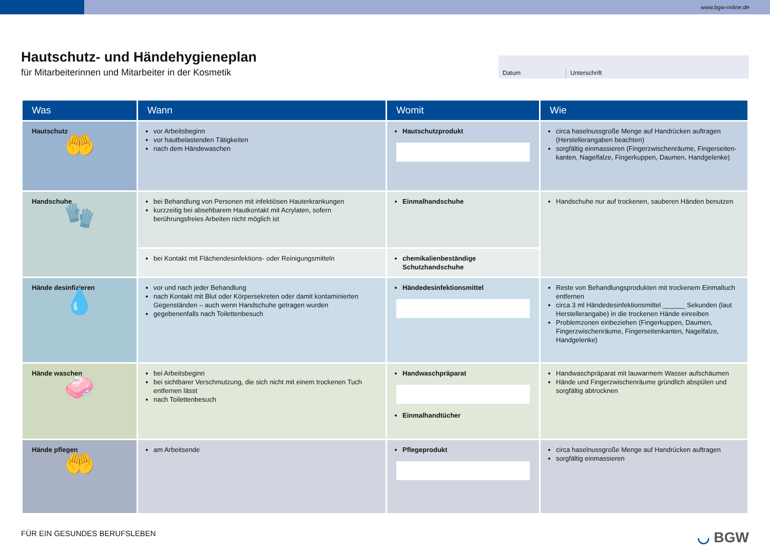www.bgw-online.de
Hautschutz- und Händehygieneplan
für Mitarbeiterinnen und Mitarbeiter in der Kosmetik
Datum
Unterschrift
| Was | Wann | Womit | Wie |
| --- | --- | --- | --- |
| Hautschutz 🤲 | vor Arbeitsbeginn vor hautbelastenden Tätigkeiten nach dem Händewaschen | Hautschutzprodukt | circa haselnussgroße Menge auf Handrücken auftragen (Herstellerangaben beachten) sorgfältig einmassieren (Fingerzwischenräume, Fingerseiten-kanten, Nagelfalze, Fingerkuppen, Daumen, Handgelenke) |
| Handschuhe 🧤 | bei Behandlung von Personen mit infektiösen Hauterkrankungen kurzzeitig bei absehbarem Hautkontakt mit Acrylaten, sofern berührungsfreies Arbeiten nicht möglich ist | Einmalhandschuhe | Handschuhe nur auf trockenen, sauberen Händen benutzen |
| | bei Kontakt mit Flächendesinfektions- oder Reinigungsmitteln | chemikalienbeständige Schutzhandschuhe | |
| Hände desinfizieren 💧 | vor und nach jeder Behandlung nach Kontakt mit Blut oder Körpersekreten oder damit kontaminierten Gegenständen – auch wenn Handschuhe getragen wurden gegebenenfalls nach Toilettenbesuch | Händedesinfektionsmittel | Reste von Behandlungsprodukten mit trockenem Einmaltuch entfernen circa 3 ml Händedesinfektionsmittel ______ Sekunden (laut Herstellerangabe) in die trockenen Hände einreiben Problemzonen einbeziehen (Fingerkuppen, Daumen, Fingerzwischenräume, Fingerseitenkanten, Nagelfalze, Handgelenke) |
| Hände waschen 🧼 | bei Arbeitsbeginn bei sichtbarer Verschmutzung, die sich nicht mit einem trockenen Tuch entfernen lässt nach Toilettenbesuch | Handwaschpräparat Einmalhandtücher | Handwaschpräparat mit lauwarmem Wasser aufschäumen Hände und Fingerzwischenräume gründlich abspülen und sorgfältig abtrocknen |
| Hände pflegen 🤲 | am Arbeitsende | Pflegeprodukt | circa haselnussgroße Menge auf Handrücken auftragen sorgfältig einmassieren |
FÜR EIN GESUNDES BERUFSLEBEN
◡ BGW